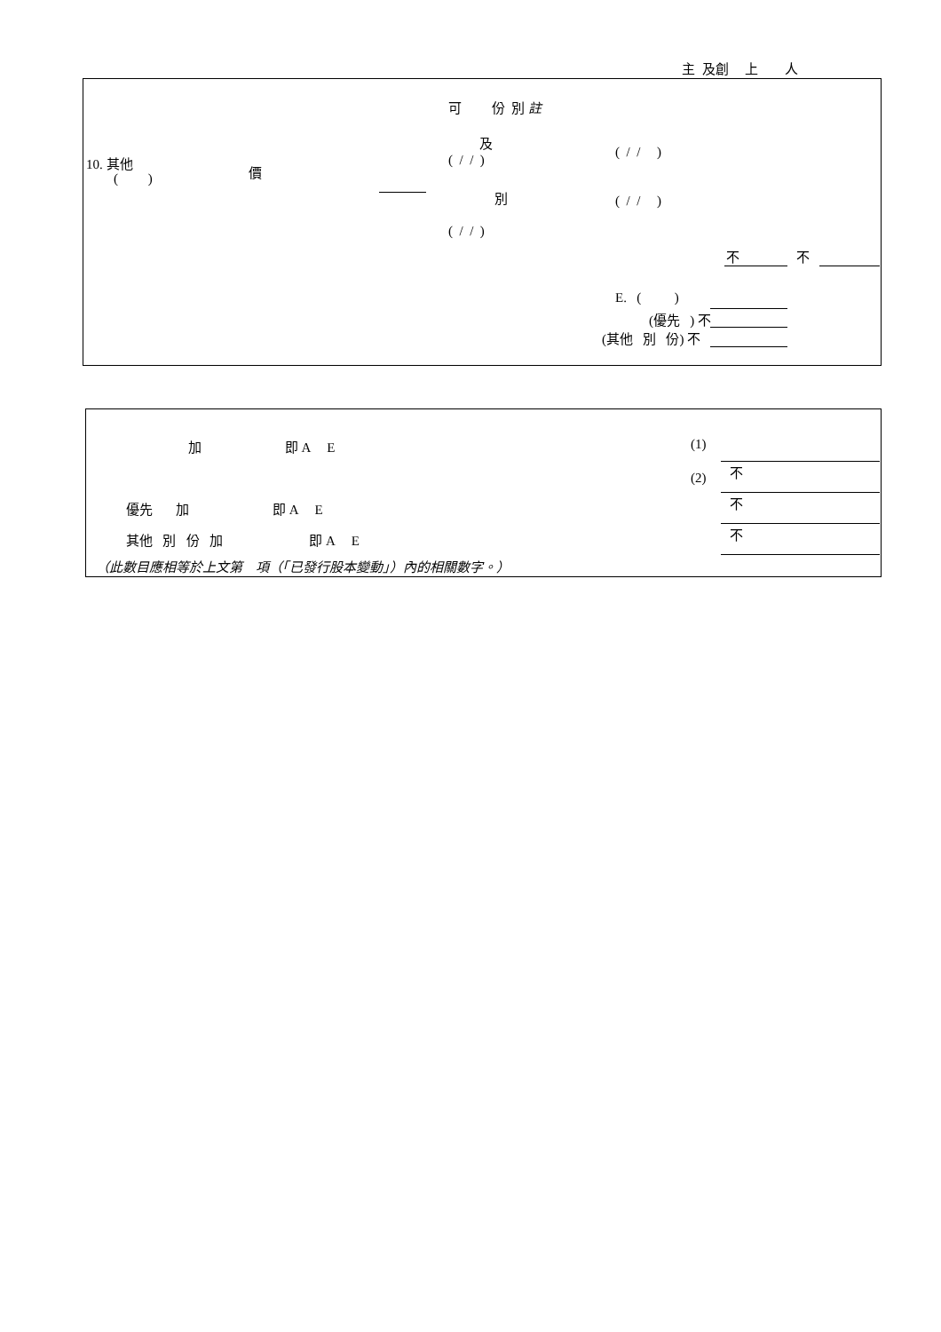主 及創 上 人
可 份 別 註
及
( / / )
( / / )
10. 其他
( )
價
別
( / / )
( / / )
不 不
E. ( )
(優先 ) 不
(其他 別 份) 不
加 即 A E
(1)
(2)
不
優先 加 即 A E
不
其他 別 份 加 即 A E
不
（此數目應相等於上文第 項（「已發行股本變動」）內的相關數字。）